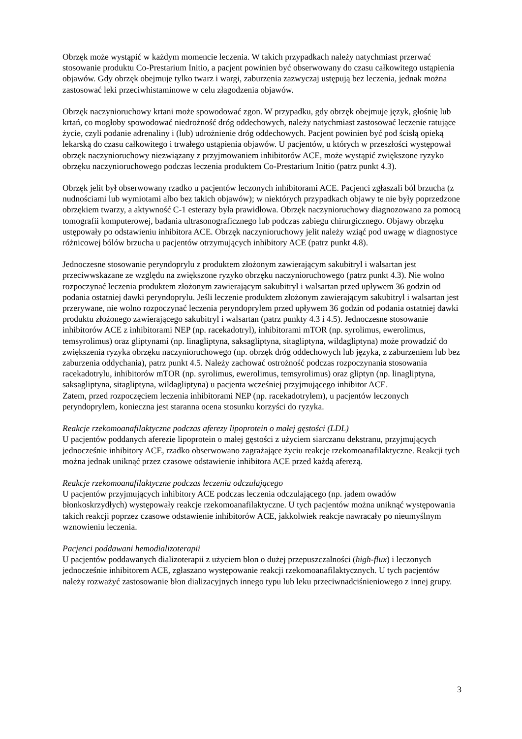Obrzęk może wystąpić w każdym momencie leczenia. W takich przypadkach należy natychmiast przerwać stosowanie produktu Co-Prestarium Initio, a pacjent powinien być obserwowany do czasu całkowitego ustąpienia objawów. Gdy obrzęk obejmuje tylko twarz i wargi, zaburzenia zazwyczaj ustępują bez leczenia, jednak można zastosować leki przeciwhistaminowe w celu złagodzenia objawów.
Obrzęk naczynioruchowy krtani może spowodować zgon. W przypadku, gdy obrzęk obejmuje język, głośnię lub krtań, co mogłoby spowodować niedrożność dróg oddechowych, należy natychmiast zastosować leczenie ratujące życie, czyli podanie adrenaliny i (lub) udrożnienie dróg oddechowych. Pacjent powinien być pod ścisłą opieką lekarską do czasu całkowitego i trwałego ustąpienia objawów. U pacjentów, u których w przeszłości występował obrzęk naczynioruchowy niezwiązany z przyjmowaniem inhibitorów ACE, może wystąpić zwiększone ryzyko obrzęku naczynioruchowego podczas leczenia produktem Co-Prestarium Initio (patrz punkt 4.3).
Obrzęk jelit był obserwowany rzadko u pacjentów leczonych inhibitorami ACE. Pacjenci zgłaszali ból brzucha (z nudnościami lub wymiotami albo bez takich objawów); w niektórych przypadkach objawy te nie były poprzedzone obrzękiem twarzy, a aktywność C-1 esterazy była prawidłowa. Obrzęk naczynioruchowy diagnozowano za pomocą tomografii komputerowej, badania ultrasonograficznego lub podczas zabiegu chirurgicznego. Objawy obrzęku ustępowały po odstawieniu inhibitora ACE. Obrzęk naczynioruchowy jelit należy wziąć pod uwagę w diagnostyce różnicowej bólów brzucha u pacjentów otrzymujących inhibitory ACE (patrz punkt 4.8).
Jednoczesne stosowanie peryndoprylu z produktem złożonym zawierającym sakubitryl i walsartan jest przeciwwskazane ze względu na zwiększone ryzyko obrzęku naczynioruchowego (patrz punkt 4.3). Nie wolno rozpoczynać leczenia produktem złożonym zawierającym sakubitryl i walsartan przed upływem 36 godzin od podania ostatniej dawki peryndoprylu. Jeśli leczenie produktem złożonym zawierającym sakubitryl i walsartan jest przerywane, nie wolno rozpoczynać leczenia peryndoprylem przed upływem 36 godzin od podania ostatniej dawki produktu złożonego zawierającego sakubitryl i walsartan (patrz punkty 4.3 i 4.5). Jednoczesne stosowanie inhibitorów ACE z inhibitorami NEP (np. racekadotryl), inhibitorami mTOR (np. syrolimus, ewerolimus, temsyrolimus) oraz gliptynami (np. linagliptyna, saksagliptyna, sitagliptyna, wildagliptyna) może prowadzić do zwiększenia ryzyka obrzęku naczynioruchowego (np. obrzęk dróg oddechowych lub języka, z zaburzeniem lub bez zaburzenia oddychania), patrz punkt 4.5. Należy zachować ostrożność podczas rozpoczynania stosowania racekadotrylu, inhibitorów mTOR (np. syrolimus, ewerolimus, temsyrolimus) oraz gliptyn (np. linagliptyna, saksagliptyna, sitagliptyna, wildagliptyna) u pacjenta wcześniej przyjmującego inhibitor ACE.
Zatem, przed rozpoczęciem leczenia inhibitorami NEP (np. racekadotrylem), u pacjentów leczonych peryndoprylem, konieczna jest staranna ocena stosunku korzyści do ryzyka.
Reakcje rzekomoanafilaktyczne podczas aferezy lipoprotein o małej gęstości (LDL)
U pacjentów poddanych aferezie lipoprotein o małej gęstości z użyciem siarczanu dekstranu, przyjmujących jednocześnie inhibitory ACE, rzadko obserwowano zagrażające życiu reakcje rzekomoanafilaktyczne. Reakcji tych można jednak uniknąć przez czasowe odstawienie inhibitora ACE przed każdą aferezą.
Reakcje rzekomoanafilaktyczne podczas leczenia odczulającego
U pacjentów przyjmujących inhibitory ACE podczas leczenia odczulającego (np. jadem owadów błonkoskrzydłych) występowały reakcje rzekomoanafilaktyczne. U tych pacjentów można uniknąć występowania takich reakcji poprzez czasowe odstawienie inhibitorów ACE, jakkolwiek reakcje nawracały po nieumyślnym wznowieniu leczenia.
Pacjenci poddawani hemodializoterapii
U pacjentów poddawanych dializoterapii z użyciem błon o dużej przepuszczalności (high-flux) i leczonych jednocześnie inhibitorem ACE, zgłaszano występowanie reakcji rzekomoanafilaktycznych. U tych pacjentów należy rozważyć zastosowanie błon dializacyjnych innego typu lub leku przeciwnadciśnieniowego z innej grupy.
3